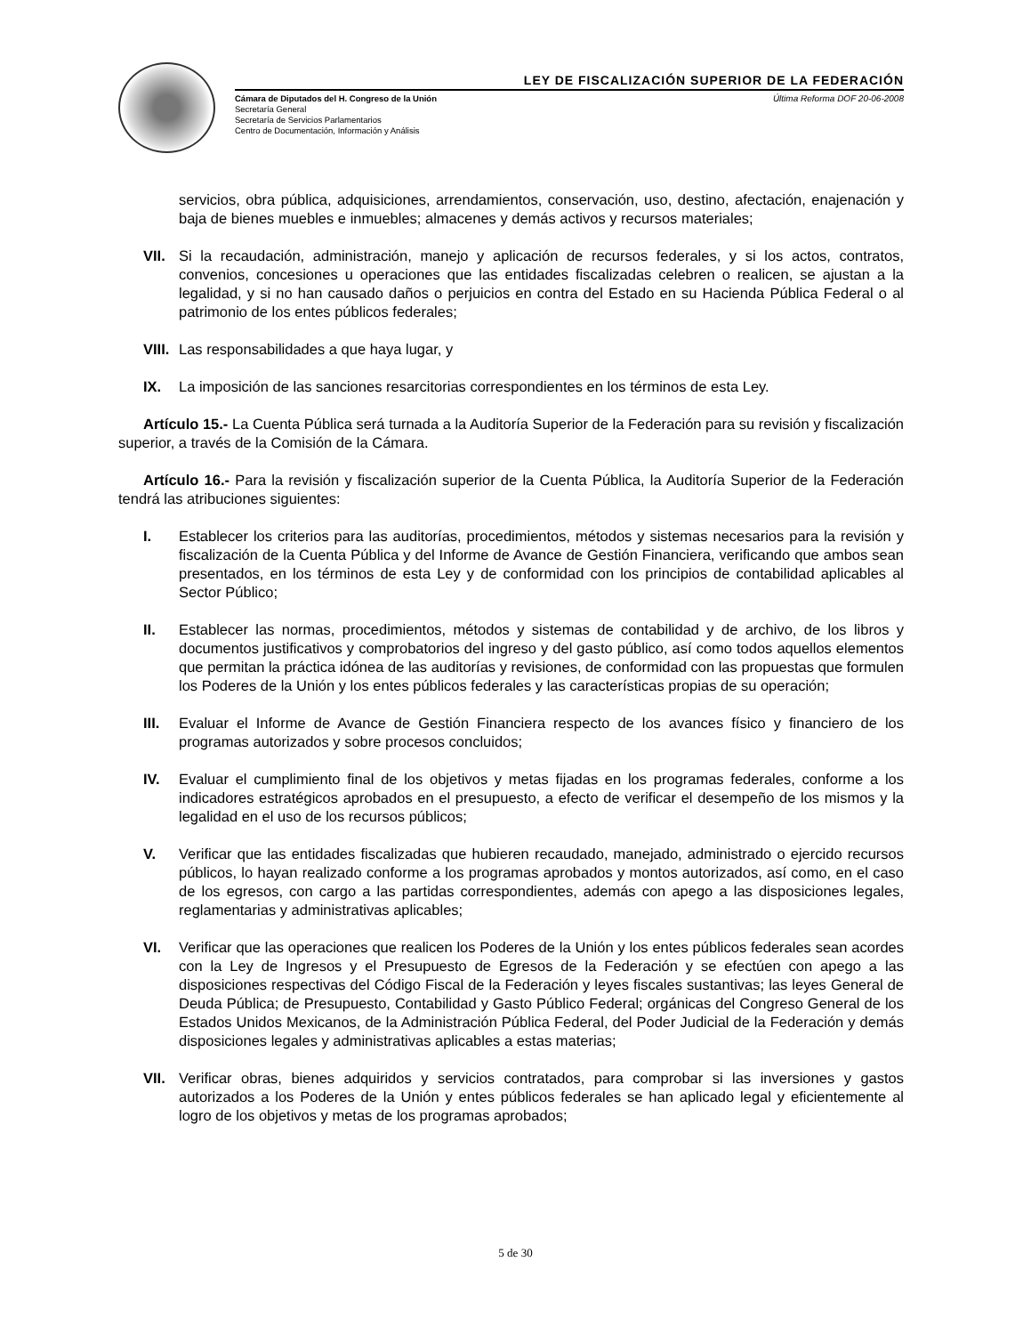LEY DE FISCALIZACIÓN SUPERIOR DE LA FEDERACIÓN
Cámara de Diputados del H. Congreso de la Unión
Secretaría General
Secretaría de Servicios Parlamentarios
Centro de Documentación, Información y Análisis
Última Reforma DOF 20-06-2008
servicios, obra pública, adquisiciones, arrendamientos, conservación, uso, destino, afectación, enajenación y baja de bienes muebles e inmuebles; almacenes y demás activos y recursos materiales;
VII. Si la recaudación, administración, manejo y aplicación de recursos federales, y si los actos, contratos, convenios, concesiones u operaciones que las entidades fiscalizadas celebren o realicen, se ajustan a la legalidad, y si no han causado daños o perjuicios en contra del Estado en su Hacienda Pública Federal o al patrimonio de los entes públicos federales;
VIII. Las responsabilidades a que haya lugar, y
IX. La imposición de las sanciones resarcitorias correspondientes en los términos de esta Ley.
Artículo 15.- La Cuenta Pública será turnada a la Auditoría Superior de la Federación para su revisión y fiscalización superior, a través de la Comisión de la Cámara.
Artículo 16.- Para la revisión y fiscalización superior de la Cuenta Pública, la Auditoría Superior de la Federación tendrá las atribuciones siguientes:
I. Establecer los criterios para las auditorías, procedimientos, métodos y sistemas necesarios para la revisión y fiscalización de la Cuenta Pública y del Informe de Avance de Gestión Financiera, verificando que ambos sean presentados, en los términos de esta Ley y de conformidad con los principios de contabilidad aplicables al Sector Público;
II. Establecer las normas, procedimientos, métodos y sistemas de contabilidad y de archivo, de los libros y documentos justificativos y comprobatorios del ingreso y del gasto público, así como todos aquellos elementos que permitan la práctica idónea de las auditorías y revisiones, de conformidad con las propuestas que formulen los Poderes de la Unión y los entes públicos federales y las características propias de su operación;
III. Evaluar el Informe de Avance de Gestión Financiera respecto de los avances físico y financiero de los programas autorizados y sobre procesos concluidos;
IV. Evaluar el cumplimiento final de los objetivos y metas fijadas en los programas federales, conforme a los indicadores estratégicos aprobados en el presupuesto, a efecto de verificar el desempeño de los mismos y la legalidad en el uso de los recursos públicos;
V. Verificar que las entidades fiscalizadas que hubieren recaudado, manejado, administrado o ejercido recursos públicos, lo hayan realizado conforme a los programas aprobados y montos autorizados, así como, en el caso de los egresos, con cargo a las partidas correspondientes, además con apego a las disposiciones legales, reglamentarias y administrativas aplicables;
VI. Verificar que las operaciones que realicen los Poderes de la Unión y los entes públicos federales sean acordes con la Ley de Ingresos y el Presupuesto de Egresos de la Federación y se efectúen con apego a las disposiciones respectivas del Código Fiscal de la Federación y leyes fiscales sustantivas; las leyes General de Deuda Pública; de Presupuesto, Contabilidad y Gasto Público Federal; orgánicas del Congreso General de los Estados Unidos Mexicanos, de la Administración Pública Federal, del Poder Judicial de la Federación y demás disposiciones legales y administrativas aplicables a estas materias;
VII. Verificar obras, bienes adquiridos y servicios contratados, para comprobar si las inversiones y gastos autorizados a los Poderes de la Unión y entes públicos federales se han aplicado legal y eficientemente al logro de los objetivos y metas de los programas aprobados;
5 de 30